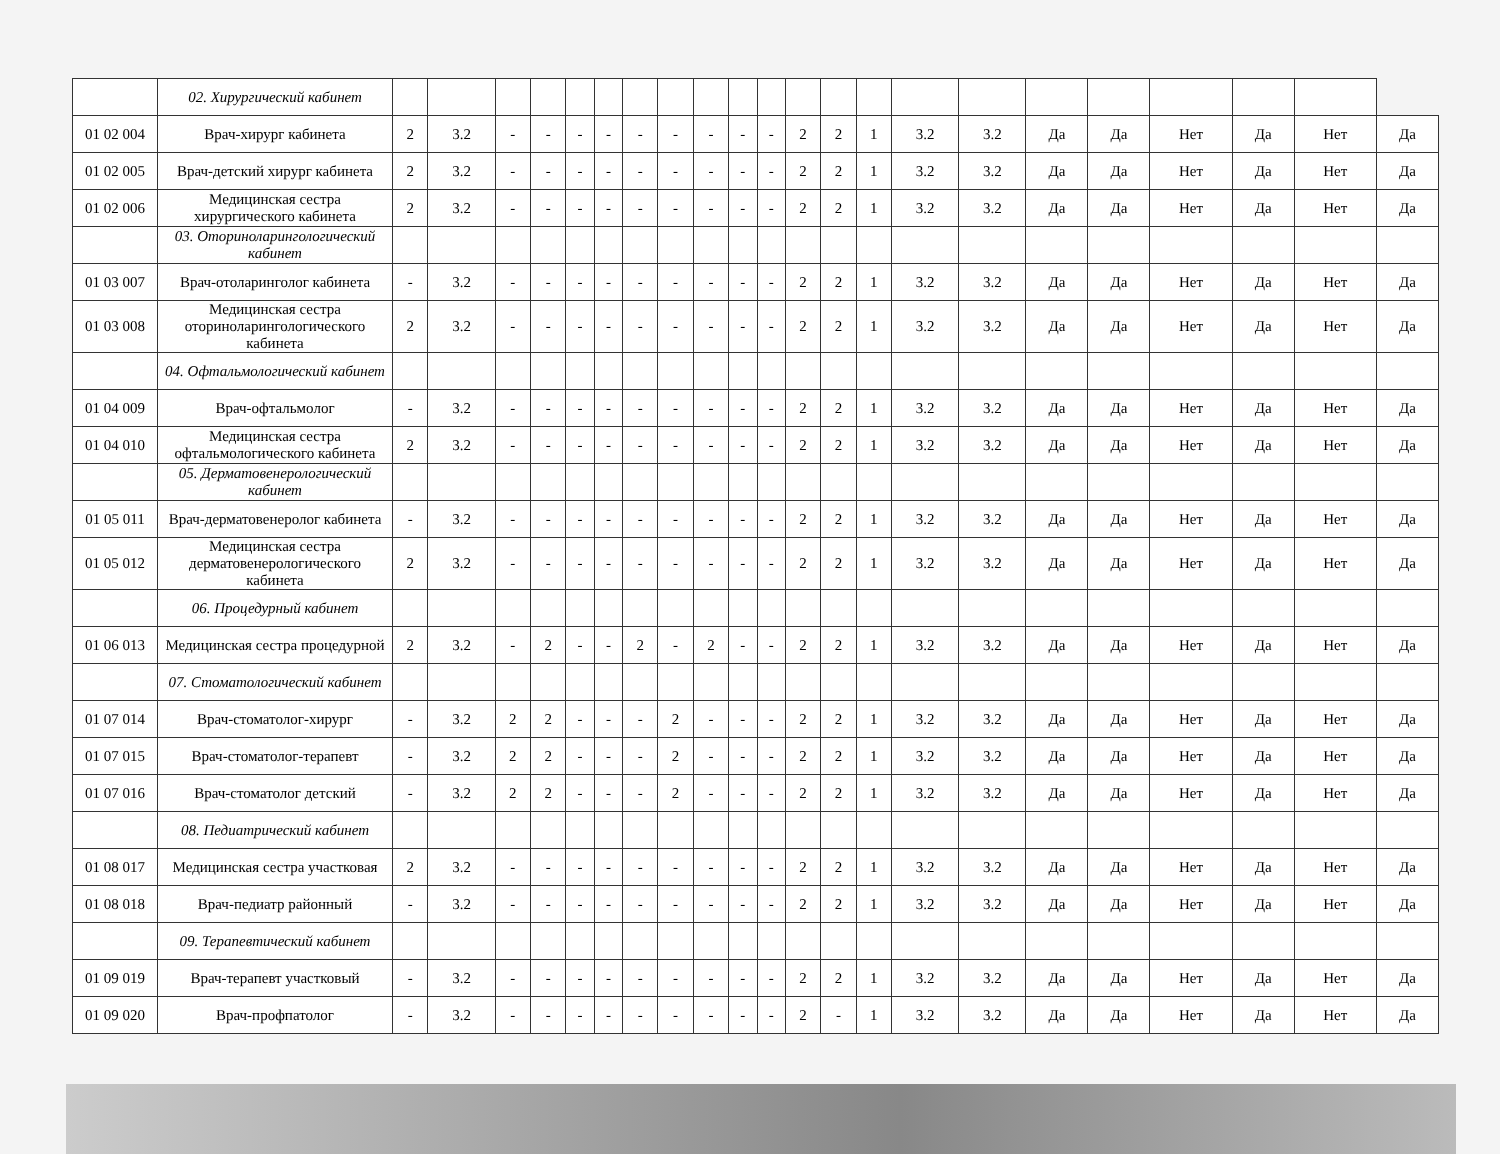| | 02. Хирургический кабинет | | | | | | | | | | | | | | | | | | | | | | |
| 01 02 004 | Врач-хирург кабинета | 2 | 3.2 | - | - | - | - | - | - | - | - | - | 2 | 2 | 1 | 3.2 | 3.2 | Да | Да | Нет | Да | Нет | Да |
| 01 02 005 | Врач-детский хирург кабинета | 2 | 3.2 | - | - | - | - | - | - | - | - | - | 2 | 2 | 1 | 3.2 | 3.2 | Да | Да | Нет | Да | Нет | Да |
| 01 02 006 | Медицинская сестра хирургического кабинета | 2 | 3.2 | - | - | - | - | - | - | - | - | - | 2 | 2 | 1 | 3.2 | 3.2 | Да | Да | Нет | Да | Нет | Да |
| | 03. Оториноларингологический кабинет | | | | | | | | | | | | | | | | | | | | | | |
| 01 03 007 | Врач-отоларинголог кабинета | - | 3.2 | - | - | - | - | - | - | - | - | - | 2 | 2 | 1 | 3.2 | 3.2 | Да | Да | Нет | Да | Нет | Да |
| 01 03 008 | Медицинская сестра оториноларингологического кабинета | 2 | 3.2 | - | - | - | - | - | - | - | - | - | 2 | 2 | 1 | 3.2 | 3.2 | Да | Да | Нет | Да | Нет | Да |
| | 04. Офтальмологический кабинет | | | | | | | | | | | | | | | | | | | | | | |
| 01 04 009 | Врач-офтальмолог | - | 3.2 | - | - | - | - | - | - | - | - | - | 2 | 2 | 1 | 3.2 | 3.2 | Да | Да | Нет | Да | Нет | Да |
| 01 04 010 | Медицинская сестра офтальмологического кабинета | 2 | 3.2 | - | - | - | - | - | - | - | - | - | 2 | 2 | 1 | 3.2 | 3.2 | Да | Да | Нет | Да | Нет | Да |
| | 05. Дерматовенерологический кабинет | | | | | | | | | | | | | | | | | | | | | | |
| 01 05 011 | Врач-дерматовенеролог кабинета | - | 3.2 | - | - | - | - | - | - | - | - | - | 2 | 2 | 1 | 3.2 | 3.2 | Да | Да | Нет | Да | Нет | Да |
| 01 05 012 | Медицинская сестра дерматовенерологического кабинета | 2 | 3.2 | - | - | - | - | - | - | - | - | - | 2 | 2 | 1 | 3.2 | 3.2 | Да | Да | Нет | Да | Нет | Да |
| | 06. Процедурный кабинет | | | | | | | | | | | | | | | | | | | | | | |
| 01 06 013 | Медицинская сестра процедурной | 2 | 3.2 | - | 2 | - | - | 2 | - | 2 | - | - | 2 | 2 | 1 | 3.2 | 3.2 | Да | Да | Нет | Да | Нет | Да |
| | 07. Стоматологический кабинет | | | | | | | | | | | | | | | | | | | | | | |
| 01 07 014 | Врач-стоматолог-хирург | - | 3.2 | 2 | 2 | - | - | - | 2 | - | - | - | 2 | 2 | 1 | 3.2 | 3.2 | Да | Да | Нет | Да | Нет | Да |
| 01 07 015 | Врач-стоматолог-терапевт | - | 3.2 | 2 | 2 | - | - | - | 2 | - | - | - | 2 | 2 | 1 | 3.2 | 3.2 | Да | Да | Нет | Да | Нет | Да |
| 01 07 016 | Врач-стоматолог детский | - | 3.2 | 2 | 2 | - | - | - | 2 | - | - | - | 2 | 2 | 1 | 3.2 | 3.2 | Да | Да | Нет | Да | Нет | Да |
| | 08. Педиатрический кабинет | | | | | | | | | | | | | | | | | | | | | | |
| 01 08 017 | Медицинская сестра участковая | 2 | 3.2 | - | - | - | - | - | - | - | - | - | 2 | 2 | 1 | 3.2 | 3.2 | Да | Да | Нет | Да | Нет | Да |
| 01 08 018 | Врач-педиатр районный | - | 3.2 | - | - | - | - | - | - | - | - | - | 2 | 2 | 1 | 3.2 | 3.2 | Да | Да | Нет | Да | Нет | Да |
| | 09. Терапевтический кабинет | | | | | | | | | | | | | | | | | | | | | | |
| 01 09 019 | Врач-терапевт участковый | - | 3.2 | - | - | - | - | - | - | - | - | - | 2 | 2 | 1 | 3.2 | 3.2 | Да | Да | Нет | Да | Нет | Да |
| 01 09 020 | Врач-профпатолог | - | 3.2 | - | - | - | - | - | - | - | - | - | 2 | - | 1 | 3.2 | 3.2 | Да | Да | Нет | Да | Нет | Да |